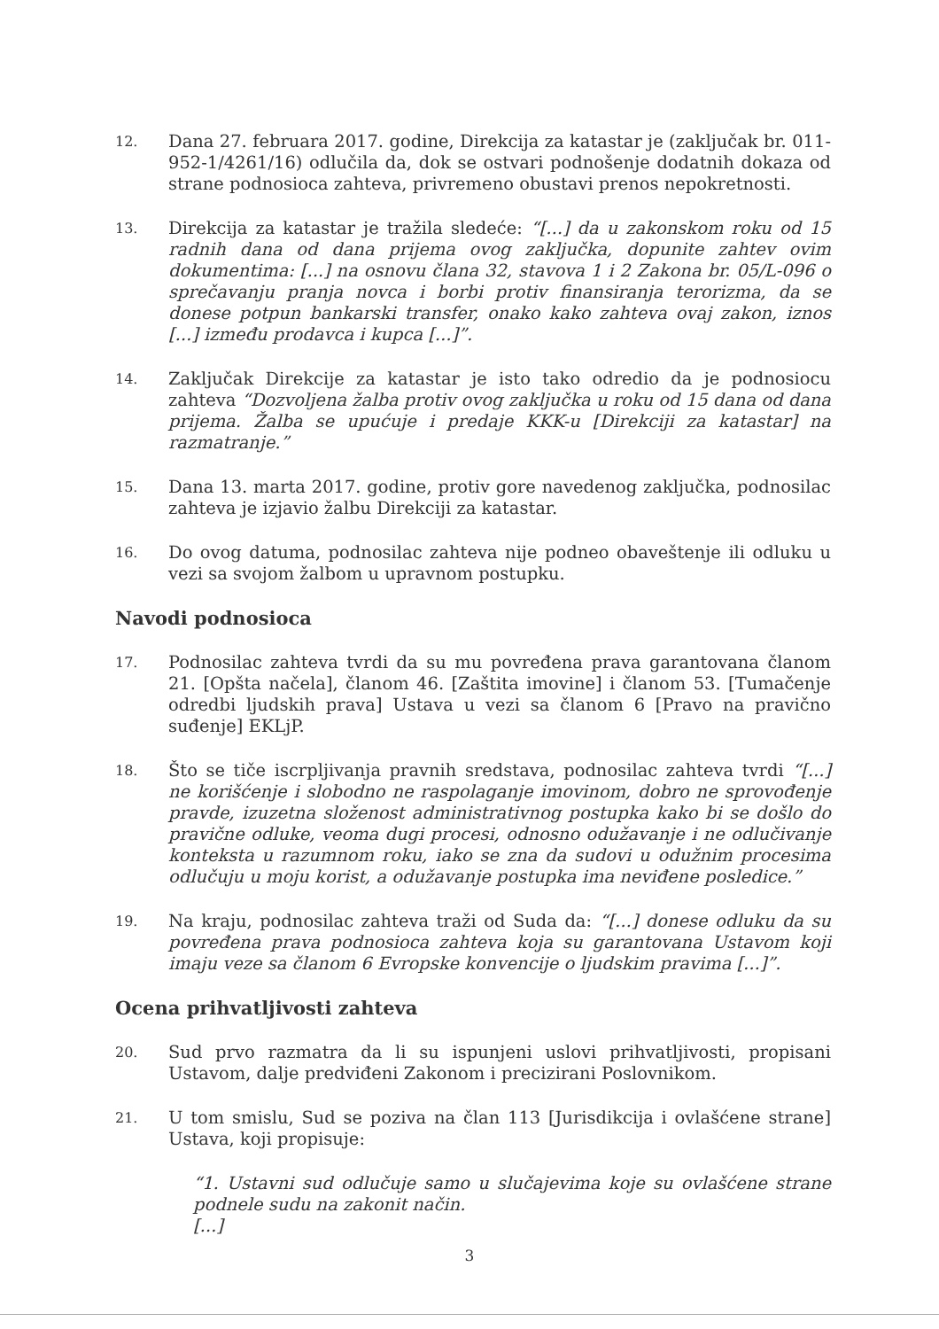12. Dana 27. februara 2017. godine, Direkcija za katastar je (zaključak br. 011-952-1/4261/16) odlučila da, dok se ostvari podnošenje dodatnih dokaza od strane podnosioca zahteva, privremeno obustavi prenos nepokretnosti.
13. Direkcija za katastar je tražila sledeće: “[...] da u zakonskom roku od 15 radnih dana od dana prijema ovog zaključka, dopunite zahtev ovim dokumentima: [...] na osnovu člana 32, stavova 1 i 2 Zakona br. 05/L-096 o sprečavanju pranja novca i borbi protiv finansiranja terorizma, da se donese potpun bankarski transfer, onako kako zahteva ovaj zakon, iznos [...] između prodavca i kupca [...]”.
14. Zaključak Direkcije za katastar je isto tako odredio da je podnosiocu zahteva “Dozvoljena žalba protiv ovog zaključka u roku od 15 dana od dana prijema. Žalba se upućuje i predaje KKK-u [Direkciji za katastar] na razmatranje.”
15. Dana 13. marta 2017. godine, protiv gore navedenog zaključka, podnosilac zahteva je izjavio žalbu Direkciji za katastar.
16. Do ovog datuma, podnosilac zahteva nije podneo obaveštenje ili odluku u vezi sa svojom žalbom u upravnom postupku.
Navodi podnosioca
17. Podnosilac zahteva tvrdi da su mu povređena prava garantovana članom 21. [Opšta načela], članom 46. [Zaštita imovine] i članom 53. [Tumačenje odredbi ljudskih prava] Ustava u vezi sa članom 6 [Pravo na pravično suđenje] EKLjP.
18. Što se tiče iscrpljivanja pravnih sredstava, podnosilac zahteva tvrdi “[...] ne korišćenje i slobodno ne raspolaganje imovinom, dobro ne sprovođenje pravde, izuzetna složenost administrativnog postupka kako bi se došlo do pravične odluke, veoma dugi procesi, odnosno odužavanje i ne odlučivanje konteksta u razumnom roku, iako se zna da sudovi u odužnim procesima odlučuju u moju korist, a odužavanje postupka ima neviđene posledice.”
19. Na kraju, podnosilac zahteva traži od Suda da: “[...] donese odluku da su povređena prava podnosioca zahteva koja su garantovana Ustavom koji imaju veze sa članom 6 Evropske konvencije o ljudskim pravima [...]”.
Ocena prihvatljivosti zahteva
20. Sud prvo razmatra da li su ispunjeni uslovi prihvatljivosti, propisani Ustavom, dalje predviđeni Zakonom i precizirani Poslovnikom.
21. U tom smislu, Sud se poziva na član 113 [Jurisdikcija i ovlašćene strane] Ustava, koji propisuje:
“1. Ustavni sud odlučuje samo u slučajevima koje su ovlašćene strane podnele sudu na zakonit način.
[...]
3